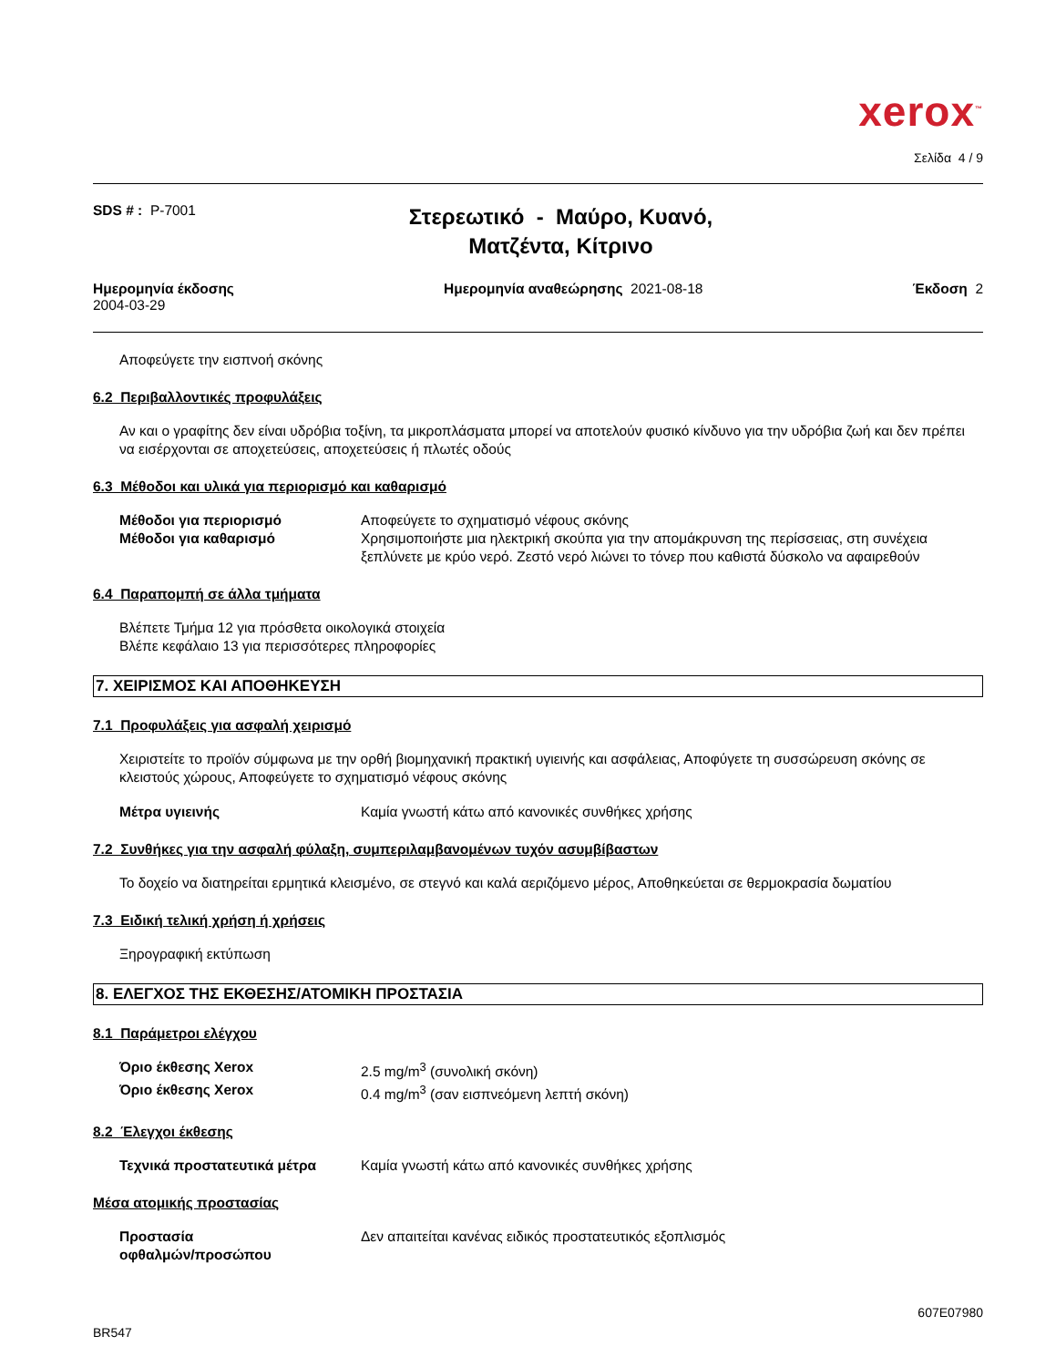xerox<sup>™</sup>
Σελίδα 4 / 9
SDS # : P-7001
Στερεωτικό - Μαύρο, Κυανό,
Ματζέντα, Κίτρινο
Ημερομηνία έκδοσης
2004-03-29
Ημερομηνία αναθεώρησης 2021-08-18
Έκδοση 2
Αποφεύγετε την εισπνοή σκόνης
6.2 Περιβαλλοντικές προφυλάξεις
Αν και ο γραφίτης δεν είναι υδρόβια τοξίνη, τα μικροπλάσματα μπορεί να αποτελούν φυσικό κίνδυνο για την υδρόβια ζωή και δεν πρέπει να εισέρχονται σε αποχετεύσεις, αποχετεύσεις ή πλωτές οδούς
6.3 Μέθοδοι και υλικά για περιορισμό και καθαρισμό
Μέθοδοι για περιορισμό Αποφεύγετε το σχηματισμό νέφους σκόνης
Μέθοδοι για καθαρισμό Χρησιμοποιήστε μια ηλεκτρική σκούπα για την απομάκρυνση της περίσσειας, στη συνέχεια ξεπλύνετε με κρύο νερό. Ζεστό νερό λιώνει το τόνερ που καθιστά δύσκολο να αφαιρεθούν
6.4 Παραπομπή σε άλλα τμήματα
Βλέπετε Τμήμα 12 για πρόσθετα οικολογικά στοιχεία
Βλέπε κεφάλαιο 13 για περισσότερες πληροφορίες
7. ΧΕΙΡΙΣΜΟΣ ΚΑΙ ΑΠΟΘΗΚΕΥΣΗ
7.1 Προφυλάξεις για ασφαλή χειρισμό
Χειριστείτε το προϊόν σύμφωνα με την ορθή βιομηχανική πρακτική υγιεινής και ασφάλειας, Αποφύγετε τη συσσώρευση σκόνης σε κλειστούς χώρους, Αποφεύγετε το σχηματισμό νέφους σκόνης
Μέτρα υγιεινής Καμία γνωστή κάτω από κανονικές συνθήκες χρήσης
7.2 Συνθήκες για την ασφαλή φύλαξη, συμπεριλαμβανομένων τυχόν ασυμβίβαστων
Το δοχείο να διατηρείται ερμητικά κλεισμένο, σε στεγνό και καλά αεριζόμενο μέρος, Αποθηκεύεται σε θερμοκρασία δωματίου
7.3 Ειδική τελική χρήση ή χρήσεις
Ξηρογραφική εκτύπωση
8. ΕΛΕΓΧΟΣ ΤΗΣ ΕΚΘΕΣΗΣ/ΑΤΟΜΙΚΗ ΠΡΟΣΤΑΣΙΑ
8.1 Παράμετροι ελέγχου
Όριο έκθεσης Xerox 2.5 mg/m<sup>3</sup> (συνολική σκόνη)
Όριο έκθεσης Xerox 0.4 mg/m<sup>3</sup> (σαν εισπνεόμενη λεπτή σκόνη)
8.2 Έλεγχοι έκθεσης
Τεχνικά προστατευτικά μέτρα Καμία γνωστή κάτω από κανονικές συνθήκες χρήσης
Μέσα ατομικής προστασίας
Προστασία
οφθαλμών/προσώπου Δεν απαιτείται κανένας ειδικός προστατευτικός εξοπλισμός
BR547 607E07980